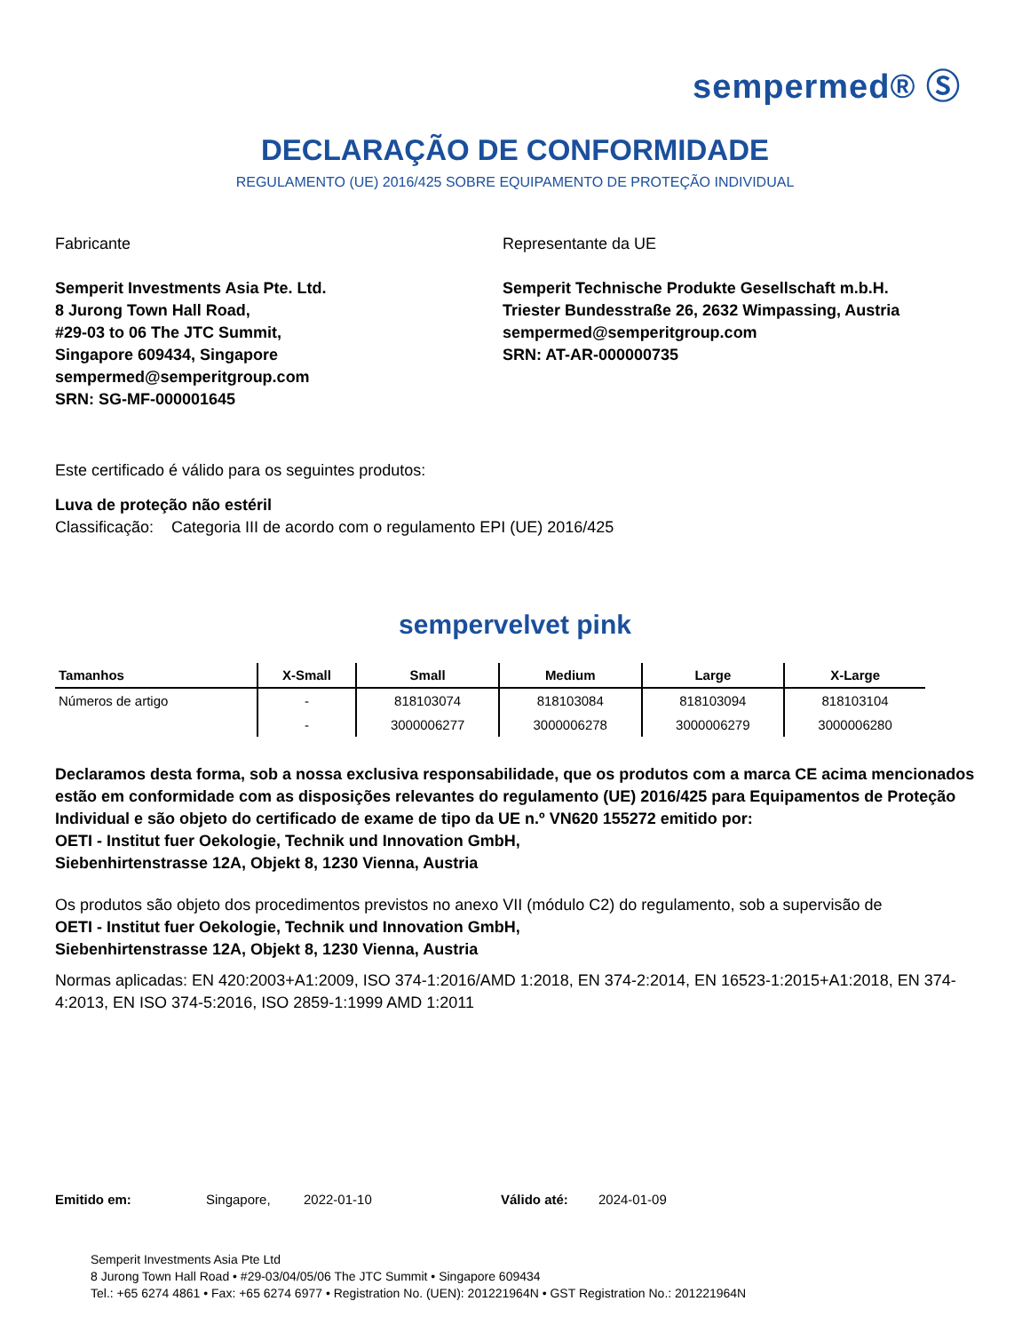sempermed® Ⓢ
DECLARAÇÃO DE CONFORMIDADE
REGULAMENTO (UE) 2016/425 SOBRE EQUIPAMENTO DE PROTEÇÃO INDIVIDUAL
Fabricante
Semperit Investments Asia Pte. Ltd.
8 Jurong Town Hall Road,
#29-03 to 06 The JTC Summit,
Singapore 609434, Singapore
sempermed@semperitgroup.com
SRN: SG-MF-000001645
Representante da UE
Semperit Technische Produkte Gesellschaft m.b.H.
Triester Bundesstraße 26, 2632 Wimpassing, Austria
sempermed@semperitgroup.com
SRN: AT-AR-000000735
Este certificado é válido para os seguintes produtos:
Luva de proteção não estéril
Classificação: Categoria III de acordo com o regulamento EPI (UE) 2016/425
sempervelvet pink
| Tamanhos | X-Small | Small | Medium | Large | X-Large |
| --- | --- | --- | --- | --- | --- |
| Números de artigo | - | 818103074 | 818103084 | 818103094 | 818103104 |
| | - | 3000006277 | 3000006278 | 3000006279 | 3000006280 |
Declaramos desta forma, sob a nossa exclusiva responsabilidade, que os produtos com a marca CE acima mencionados estão em conformidade com as disposições relevantes do regulamento (UE) 2016/425 para Equipamentos de Proteção Individual e são objeto do certificado de exame de tipo da UE n.º VN620 155272 emitido por:
OETI - Institut fuer Oekologie, Technik und Innovation GmbH,
Siebenhirtenstrasse 12A, Objekt 8, 1230 Vienna, Austria
Os produtos são objeto dos procedimentos previstos no anexo VII (módulo C2) do regulamento, sob a supervisão de
OETI - Institut fuer Oekologie, Technik und Innovation GmbH,
Siebenhirtenstrasse 12A, Objekt 8, 1230 Vienna, Austria
Normas aplicadas: EN 420:2003+A1:2009, ISO 374-1:2016/AMD 1:2018, EN 374-2:2014, EN 16523-1:2015+A1:2018, EN 374-4:2013, EN ISO 374-5:2016, ISO 2859-1:1999 AMD 1:2011
Emitido em: Singapore, 2022-01-10 Válido até: 2024-01-09
Semperit Investments Asia Pte Ltd
8 Jurong Town Hall Road • #29-03/04/05/06 The JTC Summit • Singapore 609434
Tel.: +65 6274 4861 • Fax: +65 6274 6977 • Registration No. (UEN): 201221964N • GST Registration No.: 201221964N